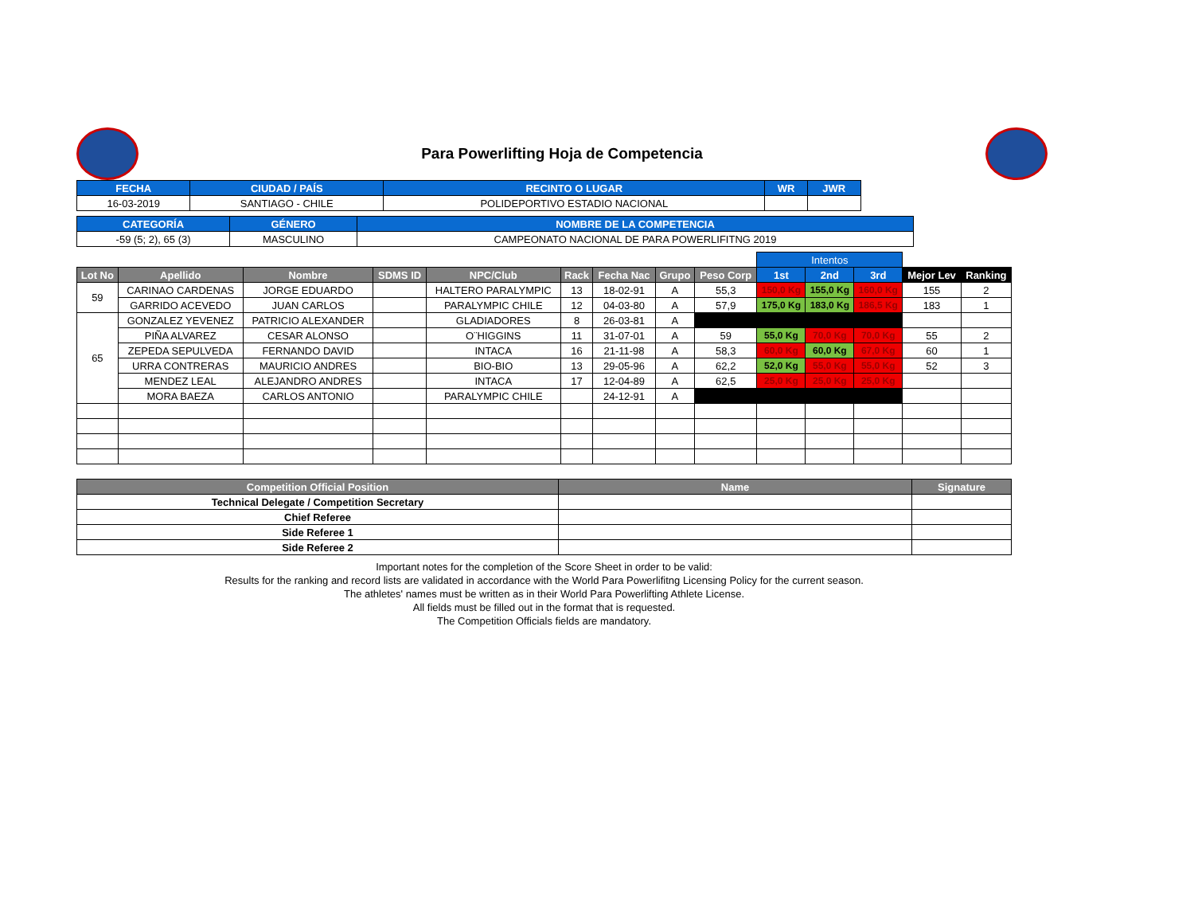Para Powerlifting Hoja de Competencia
| FECHA | CIUDAD / PAÍS | RECINTO O LUGAR | WR | JWR |
| --- | --- | --- | --- | --- |
| 16-03-2019 | SANTIAGO - CHILE | POLIDEPORTIVO ESTADIO NACIONAL | | |
| CATEGORÍA | GÉNERO | NOMBRE DE LA COMPETENCIA |
| --- | --- | --- |
| -59 (5; 2), 65 (3) | MASCULINO | CAMPEONATO NACIONAL DE PARA POWERLIFITNG 2019 |
| | | | | | | | | | Intentos | | | | |
| Lot No | Apellido | Nombre | SDMS ID | NPC/Club | Rack | Fecha Nac | Grupo | Peso Corp | 1st | 2nd | 3rd | Mejor Lev | Ranking |
| 59 | CARINAO CARDENAS | JORGE EDUARDO | | HALTERO PARALYMPIC | 13 | 18-02-91 | A | 55,3 | 150,0 Kg | 155,0 Kg | 160,0 Kg | 155 | 2 |
| | GARRIDO ACEVEDO | JUAN CARLOS | | PARALYMPIC CHILE | 12 | 04-03-80 | A | 57,9 | 175,0 Kg | 183,0 Kg | 186,5 Kg | 183 | 1 |
| 65 | GONZALEZ YEVENEZ | PATRICIO ALEXANDER | | GLADIADORES | 8 | 26-03-81 | A | | | | | | |
| | PIÑA ALVAREZ | CESAR ALONSO | | O¨HIGGINS | 11 | 31-07-01 | A | 59 | 55,0 Kg | 70,0 Kg | 70,0 Kg | 55 | 2 |
| | ZEPEDA SEPULVEDA | FERNANDO DAVID | | INTACA | 16 | 21-11-98 | A | 58,3 | 60,0 Kg | 60,0 Kg | 67,0 Kg | 60 | 1 |
| | URRA CONTRERAS | MAURICIO ANDRES | | BIO-BIO | 13 | 29-05-96 | A | 62,2 | 52,0 Kg | 55,0 Kg | 55,0 Kg | 52 | 3 |
| | MENDEZ LEAL | ALEJANDRO ANDRES | | INTACA | 17 | 12-04-89 | A | 62,5 | 25,0 Kg | 25,0 Kg | 25,0 Kg | | |
| | MORA BAEZA | CARLOS ANTONIO | | PARALYMPIC CHILE | | 24-12-91 | A | | | | | | |
| Competition Official Position | Name | Signature |
| --- | --- | --- |
| Technical Delegate / Competition Secretary | | |
| Chief Referee | | |
| Side Referee 1 | | |
| Side Referee 2 | | |
Important notes for the completion of the Score Sheet in order to be valid:
Results for the ranking and record lists are validated in accordance with the World Para Powerlifitng Licensing Policy for the current season.
The athletes' names must be written as in their World Para Powerlifting Athlete License.
All fields must be filled out in the format that is requested.
The Competition Officials fields are mandatory.